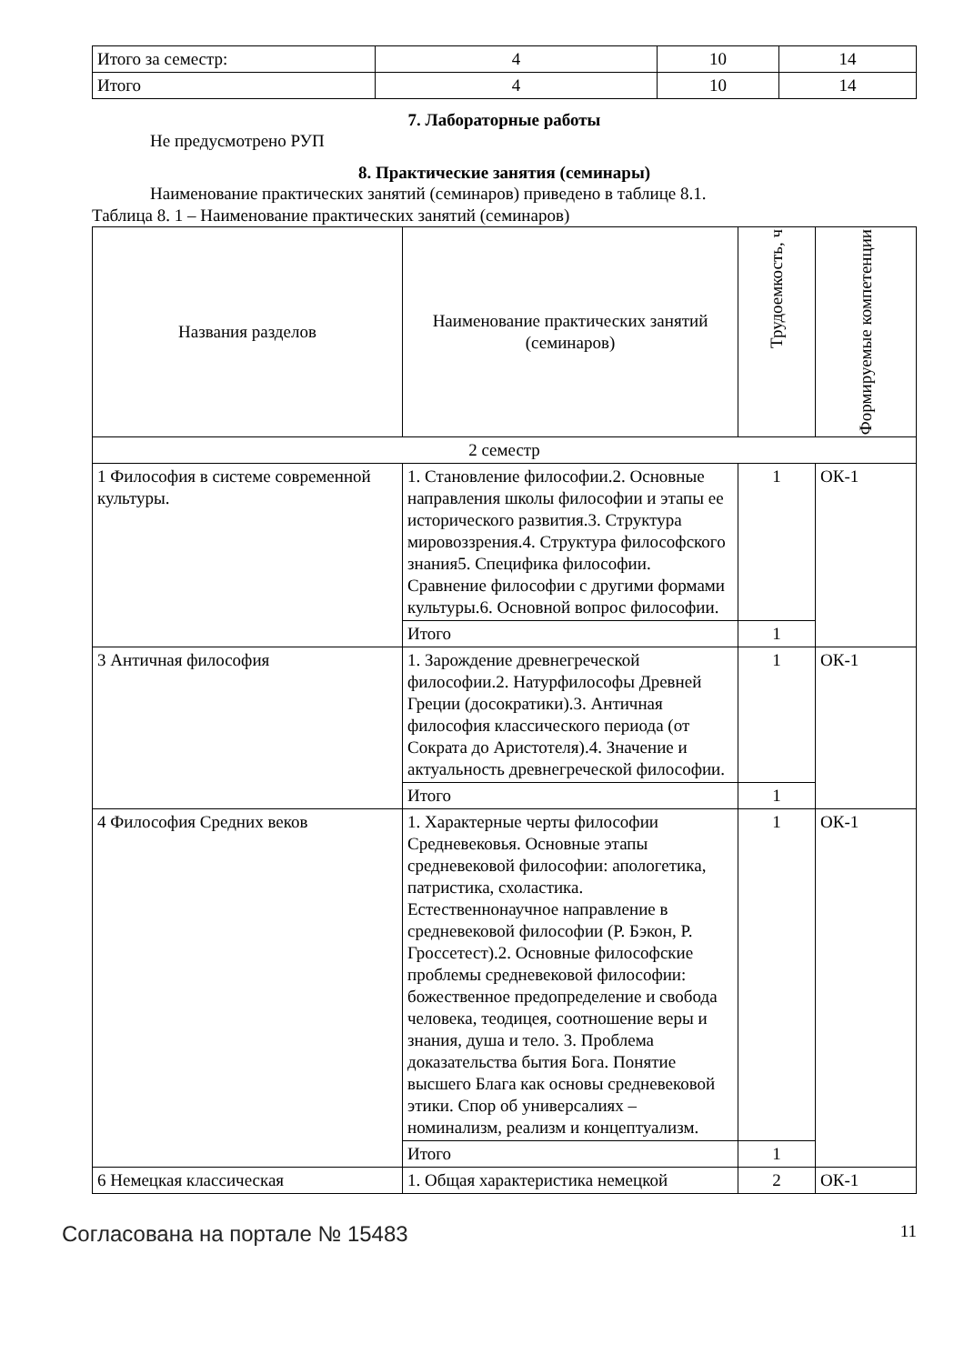| Итого за семестр: | 4 | 10 | 14 |
| Итого | 4 | 10 | 14 |
7. Лабораторные работы
Не предусмотрено РУП
8. Практические занятия (семинары)
Наименование практических занятий (семинаров) приведено в таблице 8.1.
Таблица 8. 1 – Наименование практических занятий (семинаров)
| Названия разделов | Наименование практических занятий (семинаров) | Трудоемкость, ч | Формируемые компетенции |
| --- | --- | --- | --- |
| 2 семестр | | | |
| 1 Философия в системе современной культуры. | 1. Становление философии.2. Основные направления школы философии и этапы ее исторического развития.3. Структура мировоззрения.4. Структура философского знания5. Специфика философии. Сравнение философии с другими формами культуры.6. Основной вопрос философии. | 1 | ОК-1 |
| | Итого | 1 | |
| 3 Античная философия | 1. Зарождение древнегреческой философии.2. Натурфилософы Древней Греции (досократики).3. Античная философия классического периода (от Сократа до Аристотеля).4. Значение и актуальность древнегреческой философии. | 1 | ОК-1 |
| | Итого | 1 | |
| 4 Философия Средних веков | 1. Характерные черты философии Средневековья. Основные этапы средневековой философии: апологетика, патристика, схоластика. Естественнонаучное направление в средневековой философии (Р. Бэкон, Р. Гроссетест).2. Основные философские проблемы средневековой философии: божественное предопределение и свобода человека, теодицея, соотношение веры и знания, душа и тело. 3. Проблема доказательства бытия Бога. Понятие высшего Блага как основы средневековой этики. Спор об универсалиях – номинализм, реализм и концептуализм. | 1 | ОК-1 |
| | Итого | 1 | |
| 6 Немецкая классическая | 1. Общая характеристика немецкой | 2 | ОК-1 |
Согласована на портале № 15483 11